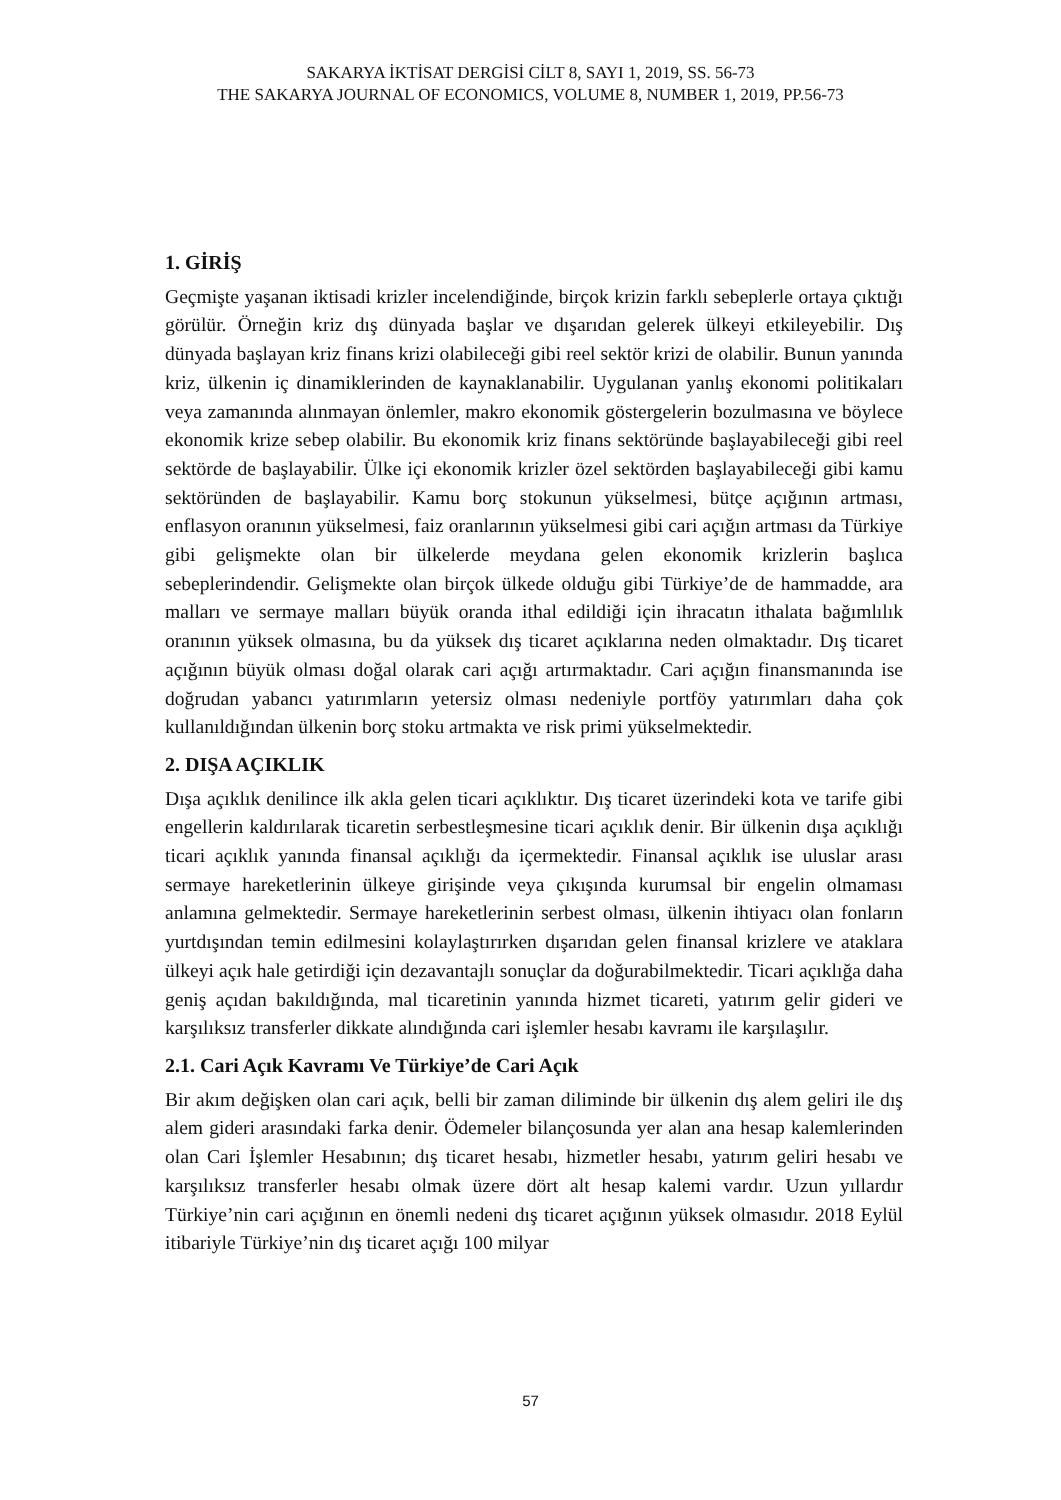SAKARYA İKTİSAT DERGİSİ CİLT 8, SAYI 1, 2019, SS. 56-73
THE SAKARYA JOURNAL OF ECONOMICS, VOLUME 8, NUMBER 1, 2019, PP.56-73
1. GİRİŞ
Geçmişte yaşanan iktisadi krizler incelendiğinde, birçok krizin farklı sebeplerle ortaya çıktığı görülür. Örneğin kriz dış dünyada başlar ve dışarıdan gelerek ülkeyi etkileyebilir. Dış dünyada başlayan kriz finans krizi olabileceği gibi reel sektör krizi de olabilir. Bunun yanında kriz, ülkenin iç dinamiklerinden de kaynaklanabilir. Uygulanan yanlış ekonomi politikaları veya zamanında alınmayan önlemler, makro ekonomik göstergelerin bozulmasına ve böylece ekonomik krize sebep olabilir. Bu ekonomik kriz finans sektöründe başlayabileceği gibi reel sektörde de başlayabilir. Ülke içi ekonomik krizler özel sektörden başlayabileceği gibi kamu sektöründen de başlayabilir. Kamu borç stokunun yükselmesi, bütçe açığının artması, enflasyon oranının yükselmesi, faiz oranlarının yükselmesi gibi cari açığın artması da Türkiye gibi gelişmekte olan bir ülkelerde meydana gelen ekonomik krizlerin başlıca sebeplerindendir. Gelişmekte olan birçok ülkede olduğu gibi Türkiye’de de hammadde, ara malları ve sermaye malları büyük oranda ithal edildiği için ihracatın ithalata bağımlılık oranının yüksek olmasına, bu da yüksek dış ticaret açıklarına neden olmaktadır. Dış ticaret açığının büyük olması doğal olarak cari açığı artırmaktadır. Cari açığın finansmanında ise doğrudan yabancı yatırımların yetersiz olması nedeniyle portföy yatırımları daha çok kullanıldığından ülkenin borç stoku artmakta ve risk primi yükselmektedir.
2. DIŞA AÇIKLIK
Dışa açıklık denilince ilk akla gelen ticari açıklıktır. Dış ticaret üzerindeki kota ve tarife gibi engellerin kaldırılarak ticaretin serbestleşmesine ticari açıklık denir. Bir ülkenin dışa açıklığı ticari açıklık yanında finansal açıklığı da içermektedir. Finansal açıklık ise uluslar arası sermaye hareketlerinin ülkeye girişinde veya çıkışında kurumsal bir engelin olmaması anlamına gelmektedir. Sermaye hareketlerinin serbest olması, ülkenin ihtiyacı olan fonların yurtdışından temin edilmesini kolaylaştırırken dışarıdan gelen finansal krizlere ve ataklara ülkeyi açık hale getirdiği için dezavantajlı sonuçlar da doğurabilmektedir. Ticari açıklığa daha geniş açıdan bakıldığında, mal ticaretinin yanında hizmet ticareti, yatırım gelir gideri ve karşılıksız transferler dikkate alındığında cari işlemler hesabı kavramı ile karşılaşılır.
2.1. Cari Açık Kavramı Ve Türkiye’de Cari Açık
Bir akım değişken olan cari açık, belli bir zaman diliminde bir ülkenin dış alem geliri ile dış alem gideri arasındaki farka denir. Ödemeler bilançosunda yer alan ana hesap kalemlerinden olan Cari İşlemler Hesabının; dış ticaret hesabı, hizmetler hesabı, yatırım geliri hesabı ve karşılıksız transferler hesabı olmak üzere dört alt hesap kalemi vardır. Uzun yıllardır Türkiye’nin cari açığının en önemli nedeni dış ticaret açığının yüksek olmasıdır. 2018 Eylül itibariyle Türkiye’nin dış ticaret açığı 100 milyar
57